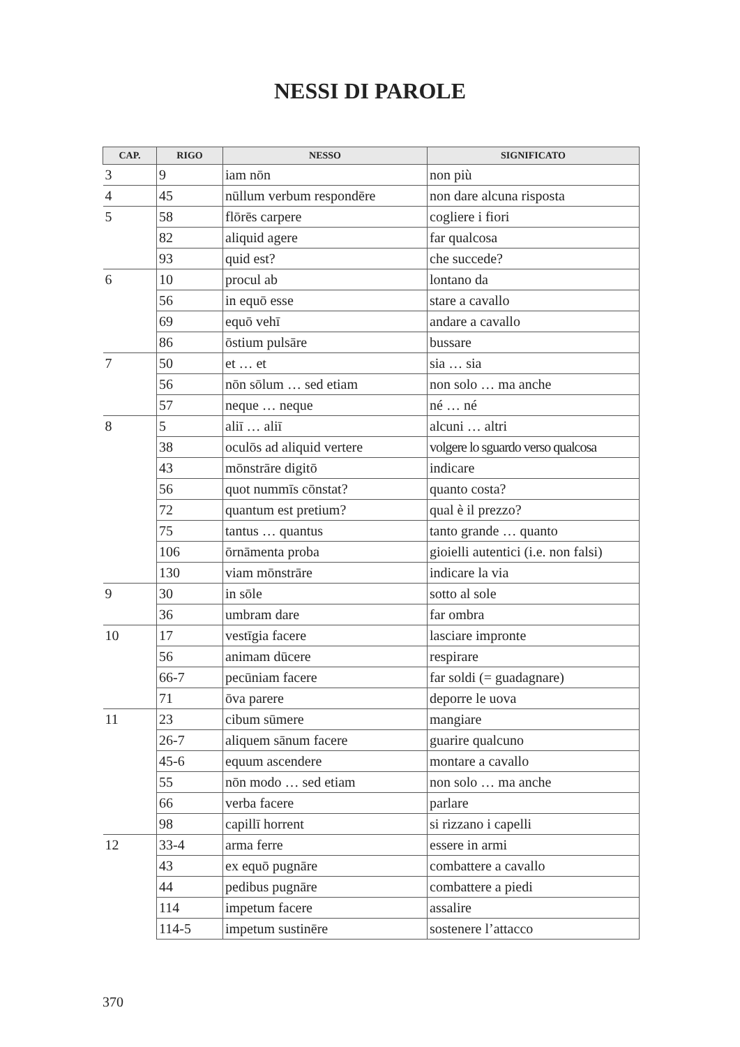NESSI DI PAROLE
| CAP. | RIGO | NESSO | SIGNIFICATO |
| --- | --- | --- | --- |
| 3 | 9 | iam nōn | non più |
| 4 | 45 | nūllum verbum respondēre | non dare alcuna risposta |
| 5 | 58 | flōrēs carpere | cogliere i fiori |
| | 82 | aliquid agere | far qualcosa |
| | 93 | quid est? | che succede? |
| 6 | 10 | procul ab | lontano da |
| | 56 | in equō esse | stare a cavallo |
| | 69 | equō vehī | andare a cavallo |
| | 86 | ōstium pulsāre | bussare |
| 7 | 50 | et … et | sia … sia |
| | 56 | nōn sōlum … sed etiam | non solo … ma anche |
| | 57 | neque … neque | né … né |
| 8 | 5 | aliī … aliī | alcuni … altri |
| | 38 | oculōs ad aliquid vertere | volgere lo sguardo verso qualcosa |
| | 43 | mōnstrāre digitō | indicare |
| | 56 | quot nummīs cōnstat? | quanto costa? |
| | 72 | quantum est pretium? | qual è il prezzo? |
| | 75 | tantus … quantus | tanto grande … quanto |
| | 106 | ōrnāmenta proba | gioielli autentici (i.e. non falsi) |
| | 130 | viam mōnstrāre | indicare la via |
| 9 | 30 | in sōle | sotto al sole |
| | 36 | umbram dare | far ombra |
| 10 | 17 | vestīgia facere | lasciare impronte |
| | 56 | animam dūcere | respirare |
| | 66-7 | pecūniam facere | far soldi (= guadagnare) |
| | 71 | ōva parere | deporre le uova |
| 11 | 23 | cibum sūmere | mangiare |
| | 26-7 | aliquem sānum facere | guarire qualcuno |
| | 45-6 | equum ascendere | montare a cavallo |
| | 55 | nōn modo … sed etiam | non solo … ma anche |
| | 66 | verba facere | parlare |
| | 98 | capillī horrent | si rizzano i capelli |
| 12 | 33-4 | arma ferre | essere in armi |
| | 43 | ex equō pugnāre | combattere a cavallo |
| | 44 | pedibus pugnāre | combattere a piedi |
| | 114 | impetum facere | assalire |
| | 114-5 | impetum sustinēre | sostenere l’attacco |
370